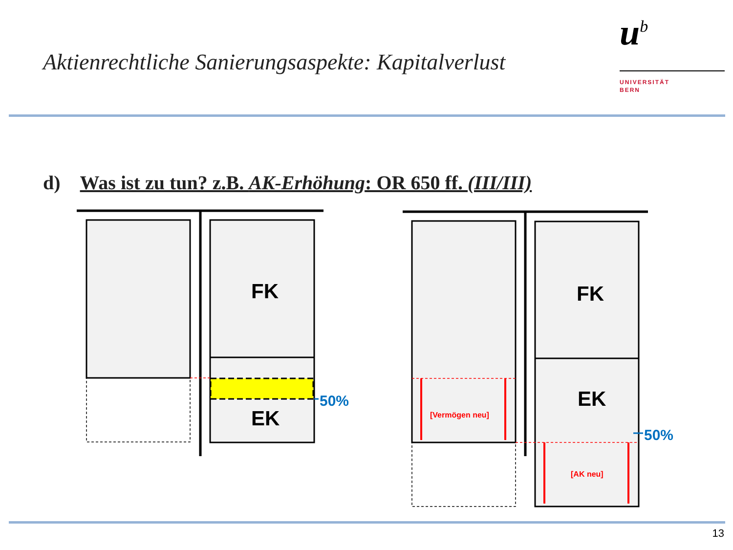Aktienrechtliche Sanierungsaspekte: Kapitalverlust
u<sup>b</sup>
UNIVERSITÄT
BERN
d) Was ist zu tun? z.B. AK-Erhöhung: OR 650 ff. (III/III)
FK
EK
50%
FK
EK
50%
[Vermögen neu]
[AK neu]
13